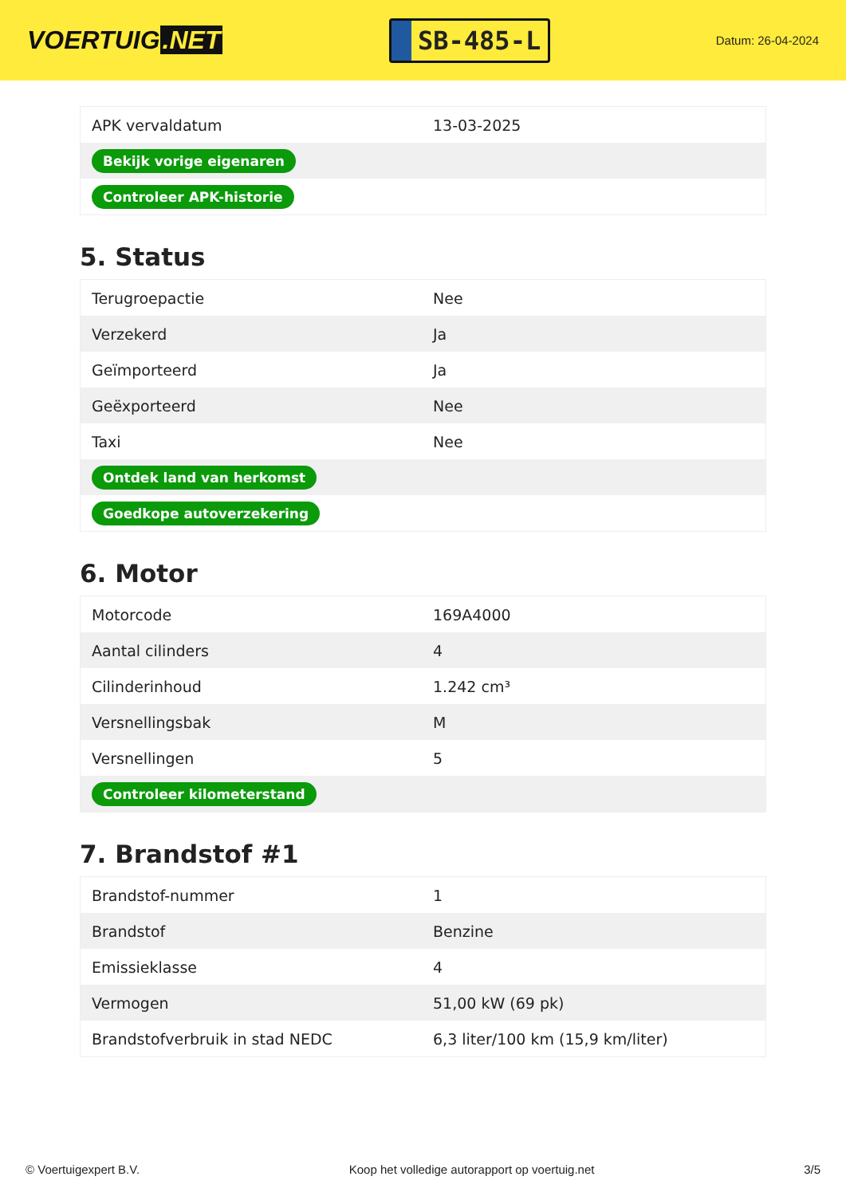VOERTUIG.NET
SB-485-L
Datum: 26-04-2024
| APK vervaldatum | 13-03-2025 |
| Bekijk vorige eigenaren | |
| Controleer APK-historie | |
5. Status
| Terugroepactie | Nee |
| Verzekerd | Ja |
| Geïmporteerd | Ja |
| Geëxporteerd | Nee |
| Taxi | Nee |
| Ontdek land van herkomst | |
| Goedkope autoverzekering | |
6. Motor
| Motorcode | 169A4000 |
| Aantal cilinders | 4 |
| Cilinderinhoud | 1.242 cm³ |
| Versnellingsbak | M |
| Versnellingen | 5 |
| Controleer kilometerstand | |
7. Brandstof #1
| Brandstof-nummer | 1 |
| Brandstof | Benzine |
| Emissieklasse | 4 |
| Vermogen | 51,00 kW (69 pk) |
| Brandstofverbruik in stad NEDC | 6,3 liter/100 km (15,9 km/liter) |
© Voertuigexpert B.V. Koop het volledige autorapport op voertuig.net 3/5